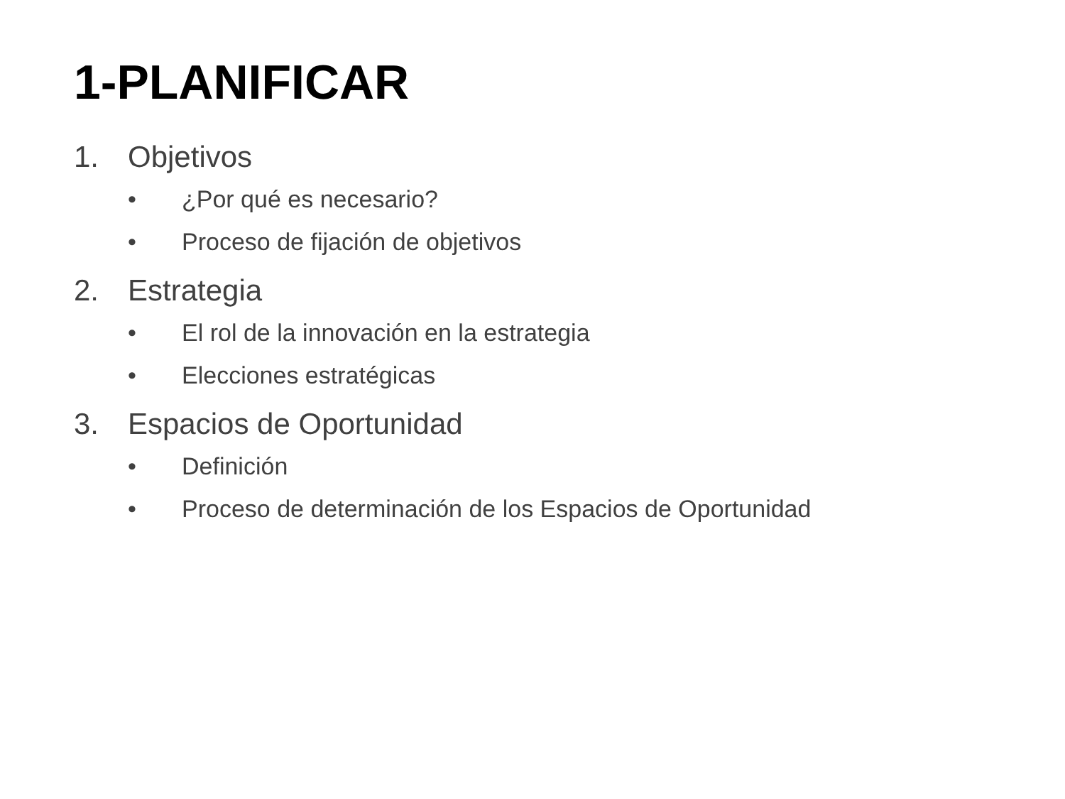1-PLANIFICAR
1. Objetivos
• ¿Por qué es necesario?
• Proceso de fijación de objetivos
2. Estrategia
• El rol de la innovación en la estrategia
• Elecciones estratégicas
3. Espacios de Oportunidad
• Definición
• Proceso de determinación de los Espacios de Oportunidad